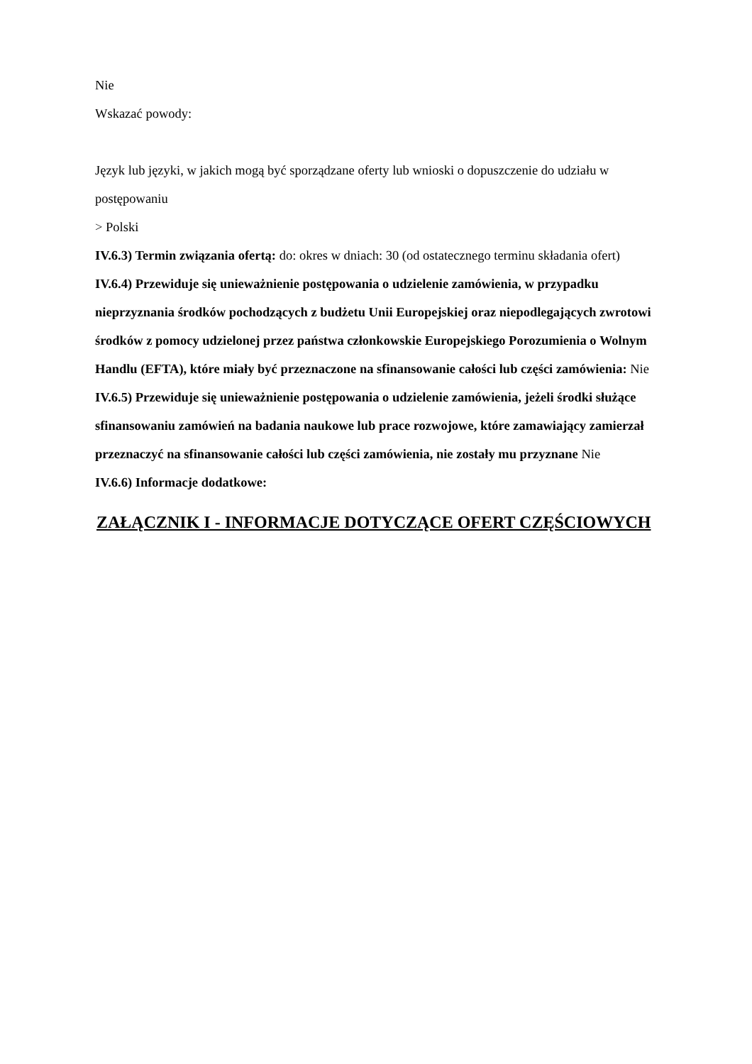Nie
Wskazać powody:
Język lub języki, w jakich mogą być sporządzane oferty lub wnioski o dopuszczenie do udziału w postępowaniu
> Polski
IV.6.3) Termin związania ofertą: do: okres w dniach: 30 (od ostatecznego terminu składania ofert)
IV.6.4) Przewiduje się unieważnienie postępowania o udzielenie zamówienia, w przypadku nieprzyznania środków pochodzących z budżetu Unii Europejskiej oraz niepodlegających zwrotowi środków z pomocy udzielonej przez państwa członkowskie Europejskiego Porozumienia o Wolnym Handlu (EFTA), które miały być przeznaczone na sfinansowanie całości lub części zamówienia: Nie
IV.6.5) Przewiduje się unieważnienie postępowania o udzielenie zamówienia, jeżeli środki służące sfinansowaniu zamówień na badania naukowe lub prace rozwojowe, które zamawiający zamierzał przeznaczyć na sfinansowanie całości lub części zamówienia, nie zostały mu przyznane Nie
IV.6.6) Informacje dodatkowe:
ZAŁĄCZNIK I - INFORMACJE DOTYCZĄCE OFERT CZĘŚCIOWYCH